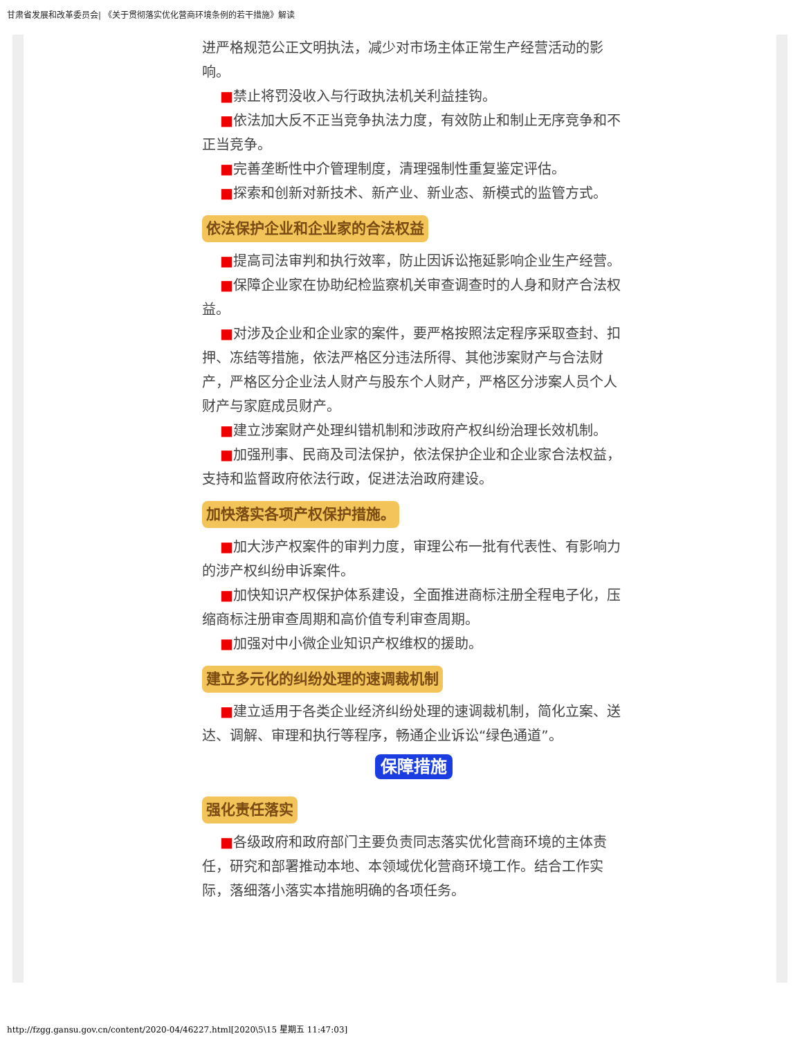甘肃省发展和改革委员会| 《关于贯彻落实优化营商环境条例的若干措施》解读
进严格规范公正文明执法，减少对市场主体正常生产经营活动的影响。
■禁止将罚没收入与行政执法机关利益挂钩。
■依法加大反不正当竞争执法力度，有效防止和制止无序竞争和不正当竞争。
■完善垄断性中介管理制度，清理强制性重复鉴定评估。
■探索和创新对新技术、新产业、新业态、新模式的监管方式。
依法保护企业和企业家的合法权益
■提高司法审判和执行效率，防止因诉讼拖延影响企业生产经营。
■保障企业家在协助纪检监察机关审查调查时的人身和财产合法权益。
■对涉及企业和企业家的案件，要严格按照法定程序采取查封、扣押、冻结等措施，依法严格区分违法所得、其他涉案财产与合法财产，严格区分企业法人财产与股东个人财产，严格区分涉案人员个人财产与家庭成员财产。
■建立涉案财产处理纠错机制和涉政府产权纠纷治理长效机制。
■加强刑事、民商及司法保护，依法保护企业和企业家合法权益，支持和监督政府依法行政，促进法治政府建设。
加快落实各项产权保护措施。
■加大涉产权案件的审判力度，审理公布一批有代表性、有影响力的涉产权纠纷申诉案件。
■加快知识产权保护体系建设，全面推进商标注册全程电子化，压缩商标注册审查周期和高价值专利审查周期。
■加强对中小微企业知识产权维权的援助。
建立多元化的纠纷处理的速调裁机制
■建立适用于各类企业经济纠纷处理的速调裁机制，简化立案、送达、调解、审理和执行等程序，畅通企业诉讼“绿色通道”。
保障措施
强化责任落实
■各级政府和政府部门主要负责同志落实优化营商环境的主体责任，研究和部署推动本地、本领域优化营商环境工作。结合工作实际，落细落小落实本措施明确的各项任务。
http://fzgg.gansu.gov.cn/content/2020-04/46227.html[2020\5\15 星期五 11:47:03]